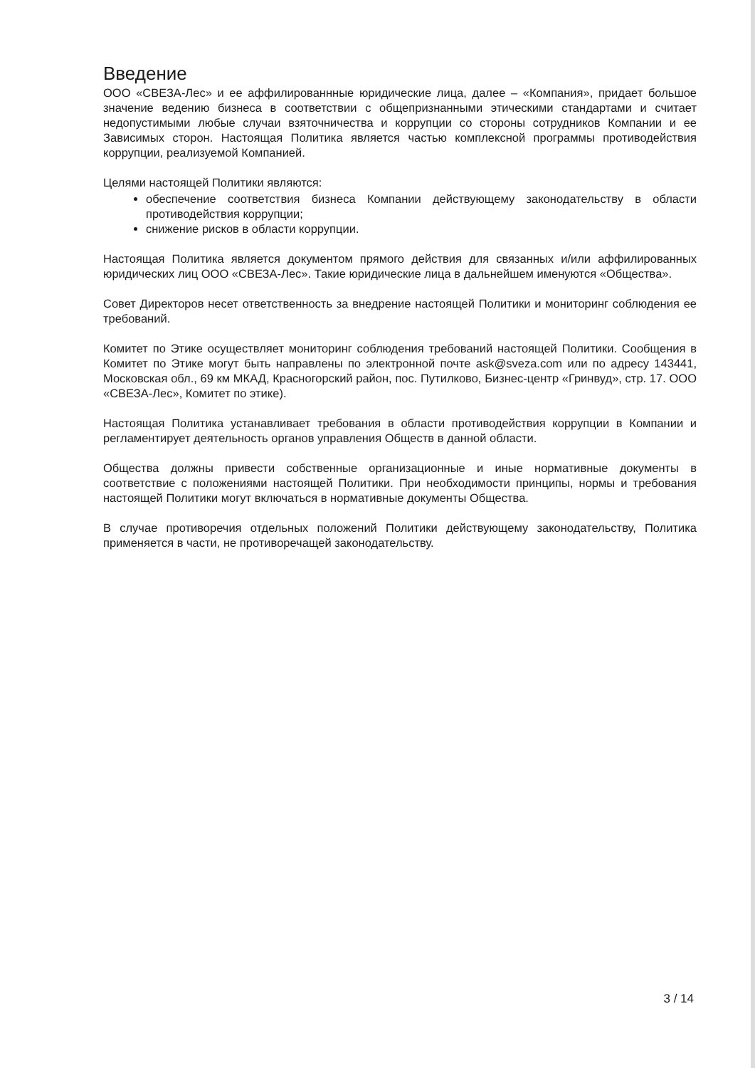Введение
ООО «СВЕЗА-Лес» и ее аффилированнные юридические лица, далее – «Компания», придает большое значение ведению бизнеса в соответствии с общепризнанными этическими стандартами и считает недопустимыми любые случаи взяточничества и коррупции со стороны сотрудников Компании и ее Зависимых сторон. Настоящая Политика является частью комплексной программы противодействия коррупции, реализуемой Компанией.
Целями настоящей Политики являются:
обеспечение соответствия бизнеса Компании действующему законодательству в области противодействия коррупции;
снижение рисков в области коррупции.
Настоящая Политика является документом прямого действия для связанных и/или аффилированных юридических лиц ООО «СВЕЗА-Лес». Такие юридические лица в дальнейшем именуются «Общества».
Совет Директоров несет ответственность за внедрение настоящей Политики и мониторинг соблюдения ее требований.
Комитет по Этике осуществляет мониторинг соблюдения требований настоящей Политики. Сообщения в Комитет по Этике могут быть направлены по электронной почте ask@sveza.com или по адресу 143441, Московская обл., 69 км МКАД, Красногорский район, пос. Путилково, Бизнес-центр «Гринвуд», стр. 17. ООО «СВЕЗА-Лес», Комитет по этике).
Настоящая Политика устанавливает требования в области противодействия коррупции в Компании и регламентирует деятельность органов управления Обществ в данной области.
Общества должны привести собственные организационные и иные нормативные документы в соответствие с положениями настоящей Политики. При необходимости принципы, нормы и требования настоящей Политики могут включаться в нормативные документы Общества.
В случае противоречия отдельных положений Политики действующему законодательству, Политика применяется в части, не противоречащей законодательству.
3 / 14